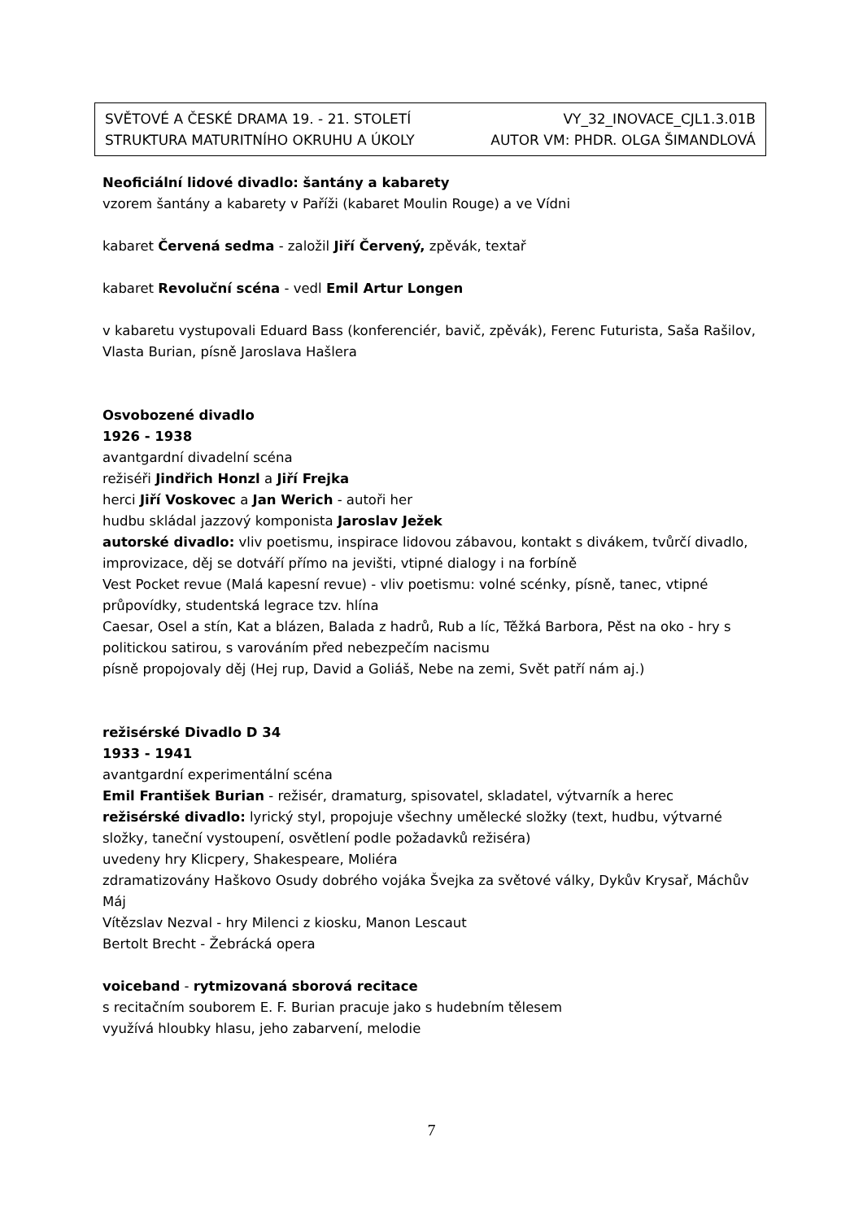SVĚTOVÉ A ČESKÉ DRAMA 19. - 21. STOLETÍ VY_32_INOVACE_CJL1.3.01B
STRUKTURA MATURITNÍHO OKRUHU A ÚKOLY AUTOR VM: PHDR. OLGA ŠIMANDLOVÁ
Neoficiální lidové divadlo: šantány a kabarety
vzorem šantány a kabarety v Paříži (kabaret Moulin Rouge) a ve Vídni
kabaret Červená sedma - založil Jiří Červený, zpěvák, textař
kabaret Revoluční scéna - vedl Emil Artur Longen
v kabaretu vystupovali Eduard Bass (konferenciér, bavič, zpěvák), Ferenc Futurista, Saša Rašilov, Vlasta Burian, písně Jaroslava Hašlera
Osvobozené divadlo
1926 - 1938
avantgardní divadelní scéna
režiséři Jindřich Honzl a Jiří Frejka
herci Jiří Voskovec a Jan Werich - autoři her
hudbu skládal jazzový komponista Jaroslav Ježek
autorské divadlo: vliv poetismu, inspirace lidovou zábavou, kontakt s divákem, tvůrčí divadlo, improvizace, děj se dotváří přímo na jevišti, vtipné dialogy i na forbíně
Vest Pocket revue (Malá kapesní revue) - vliv poetismu: volné scénky, písně, tanec, vtipné průpovídky, studentská legrace tzv. hlína
Caesar, Osel a stín, Kat a blázen, Balada z hadrů, Rub a líc, Těžká Barbora, Pěst na oko - hry s politickou satirou, s varováním před nebezpečím nacismu
písně propojovaly děj (Hej rup, David a Goliáš, Nebe na zemi, Svět patří nám aj.)
režisérské Divadlo D 34
1933 - 1941
avantgardní experimentální scéna
Emil František Burian - režisér, dramaturg, spisovatel, skladatel, výtvarník a herec
režisérské divadlo: lyrický styl, propojuje všechny umělecké složky (text, hudbu, výtvarné složky, taneční vystoupení, osvětlení podle požadavků režiséra)
uvedeny hry Klicpery, Shakespeare, Moliéra
zdramatizovány Haškovo Osudy dobrého vojáka Švejka za světové války, Dykův Krysař, Máchův Máj
Vítězslav Nezval - hry Milenci z kiosku, Manon Lescaut
Bertolt Brecht - Žebrácká opera
voiceband - rytmizovaná sborová recitace
s recitačním souborem E. F. Burian pracuje jako s hudebním tělesem
využívá hloubky hlasu, jeho zabarvení, melodie
7